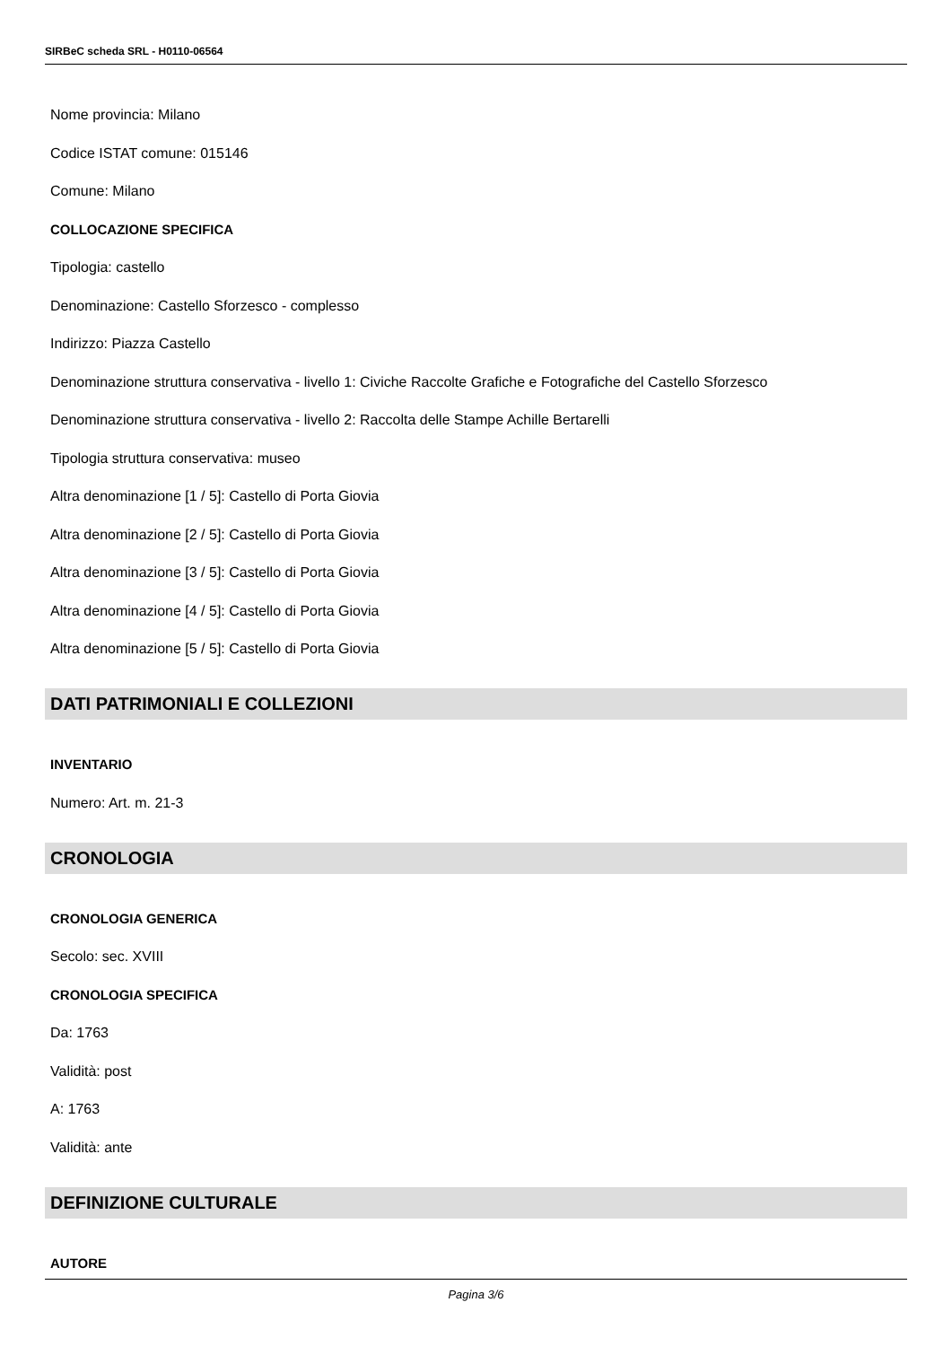SIRBeC scheda SRL - H0110-06564
Nome provincia: Milano
Codice ISTAT comune: 015146
Comune: Milano
COLLOCAZIONE SPECIFICA
Tipologia: castello
Denominazione: Castello Sforzesco - complesso
Indirizzo: Piazza Castello
Denominazione struttura conservativa - livello 1: Civiche Raccolte Grafiche e Fotografiche del Castello Sforzesco
Denominazione struttura conservativa - livello 2: Raccolta delle Stampe Achille Bertarelli
Tipologia struttura conservativa: museo
Altra denominazione [1 / 5]: Castello di Porta Giovia
Altra denominazione [2 / 5]: Castello di Porta Giovia
Altra denominazione [3 / 5]: Castello di Porta Giovia
Altra denominazione [4 / 5]: Castello di Porta Giovia
Altra denominazione [5 / 5]: Castello di Porta Giovia
DATI PATRIMONIALI E COLLEZIONI
INVENTARIO
Numero: Art. m. 21-3
CRONOLOGIA
CRONOLOGIA GENERICA
Secolo: sec. XVIII
CRONOLOGIA SPECIFICA
Da: 1763
Validità: post
A: 1763
Validità: ante
DEFINIZIONE CULTURALE
AUTORE
Pagina 3/6